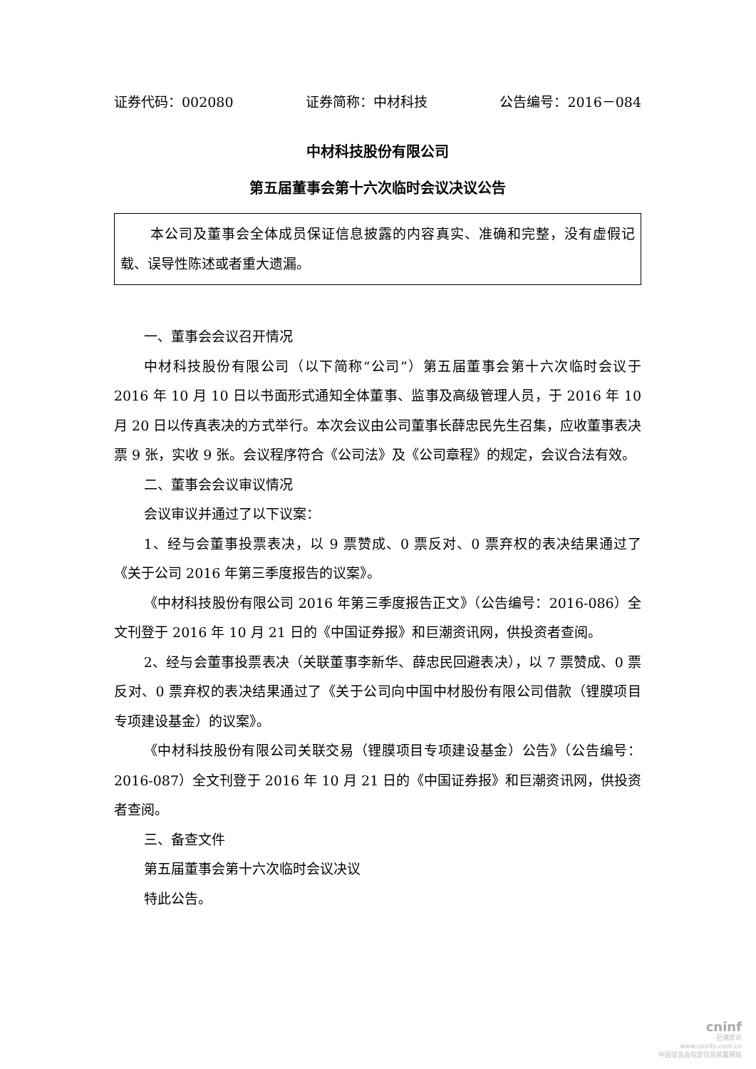证券代码：002080 证券简称：中材科技 公告编号：2016－084
中材科技股份有限公司
第五届董事会第十六次临时会议决议公告
本公司及董事会全体成员保证信息披露的内容真实、准确和完整，没有虚假记载、误导性陈述或者重大遗漏。
一、董事会会议召开情况
中材科技股份有限公司（以下简称“公司”）第五届董事会第十六次临时会议于 2016 年 10 月 10 日以书面形式通知全体董事、监事及高级管理人员，于 2016 年 10 月 20 日以传真表决的方式举行。本次会议由公司董事长薛忠民先生召集，应收董事表决票 9 张，实收 9 张。会议程序符合《公司法》及《公司章程》的规定，会议合法有效。
二、董事会会议审议情况
会议审议并通过了以下议案：
1、经与会董事投票表决，以 9 票赞成、0 票反对、0 票弃权的表决结果通过了《关于公司 2016 年第三季度报告的议案》。
《中材科技股份有限公司 2016 年第三季度报告正文》（公告编号：2016-086）全文刊登于 2016 年 10 月 21 日的《中国证券报》和巨潮资讯网，供投资者查阅。
2、经与会董事投票表决（关联董事李新华、薛忠民回避表决），以 7 票赞成、0 票反对、0 票弃权的表决结果通过了《关于公司向中国中材股份有限公司借款（锂膜项目专项建设基金）的议案》。
《中材科技股份有限公司关联交易（锂膜项目专项建设基金）公告》（公告编号：2016-087）全文刊登于 2016 年 10 月 21 日的《中国证券报》和巨潮资讯网，供投资者查阅。
三、备查文件
第五届董事会第十六次临时会议决议
特此公告。
cninf
巨潮资讯
www.cninfo.com.cn
中国证监会指定信息披露网站